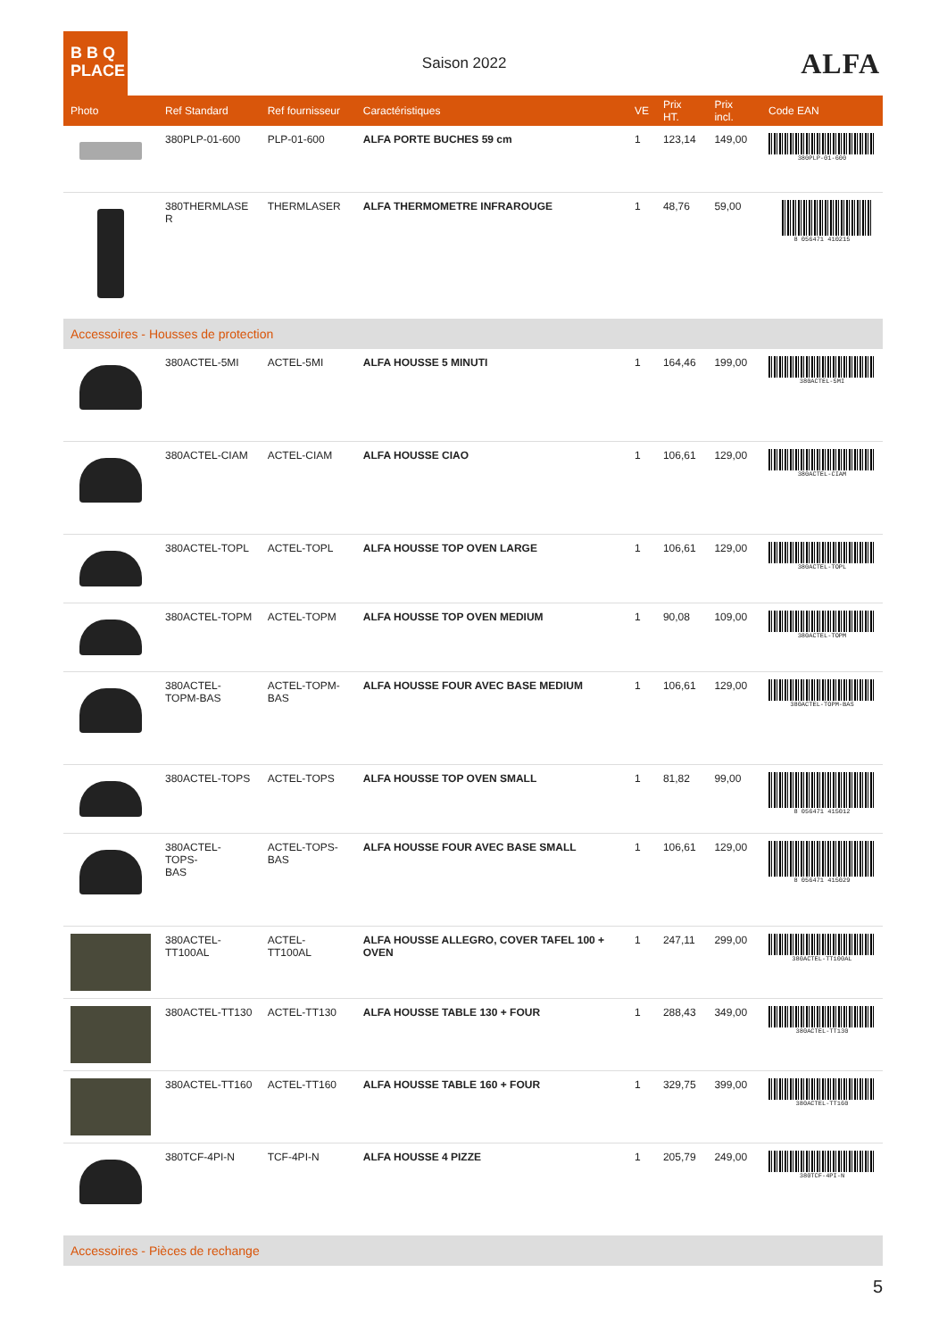B B Q
PLACE
Saison 2022
ALFA
| Photo | Ref Standard | Ref fournisseur | Caractéristiques | VE | Prix HT. | Prix incl. | Code EAN |
| --- | --- | --- | --- | --- | --- | --- | --- |
| | 380PLP-01-600 | PLP-01-600 | ALFA PORTE BUCHES 59 cm | 1 | 123,14 | 149,00 | 380PLP-01-600 |
| | 380THERMLASE R | THERMLASER | ALFA THERMOMETRE INFRAROUGE | 1 | 48,76 | 59,00 | 8 056471 410215 |
| Accessoires - Housses de protection | | | | | | | |
| | 380ACTEL-5MI | ACTEL-5MI | ALFA HOUSSE 5 MINUTI | 1 | 164,46 | 199,00 | 380ACTEL-5MI |
| | 380ACTEL-CIAM | ACTEL-CIAM | ALFA HOUSSE CIAO | 1 | 106,61 | 129,00 | 380ACTEL-CIAM |
| | 380ACTEL-TOPL | ACTEL-TOPL | ALFA HOUSSE TOP OVEN LARGE | 1 | 106,61 | 129,00 | 380ACTEL-TOPL |
| | 380ACTEL-TOPM | ACTEL-TOPM | ALFA HOUSSE TOP OVEN MEDIUM | 1 | 90,08 | 109,00 | 380ACTEL-TOPM |
| | 380ACTEL- TOPM-BAS | ACTEL-TOPM- BAS | ALFA HOUSSE FOUR AVEC BASE MEDIUM | 1 | 106,61 | 129,00 | 380ACTEL-TOPM-BAS |
| | 380ACTEL-TOPS | ACTEL-TOPS | ALFA HOUSSE TOP OVEN SMALL | 1 | 81,82 | 99,00 | 8 056471 415012 |
| | 380ACTEL-TOPS- BAS | ACTEL-TOPS- BAS | ALFA HOUSSE FOUR AVEC BASE SMALL | 1 | 106,61 | 129,00 | 8 056471 415029 |
| | 380ACTEL- TT100AL | ACTEL-TT100AL | ALFA HOUSSE ALLEGRO, COVER TAFEL 100 + OVEN | 1 | 247,11 | 299,00 | 380ACTEL-TT100AL |
| | 380ACTEL-TT130 | ACTEL-TT130 | ALFA HOUSSE TABLE 130 + FOUR | 1 | 288,43 | 349,00 | 380ACTEL-TT130 |
| | 380ACTEL-TT160 | ACTEL-TT160 | ALFA HOUSSE TABLE 160 + FOUR | 1 | 329,75 | 399,00 | 380ACTEL-TT160 |
| | 380TCF-4PI-N | TCF-4PI-N | ALFA HOUSSE 4 PIZZE | 1 | 205,79 | 249,00 | 380TCF-4PI-N |
| Accessoires - Pièces de rechange | | | | | | | |
5